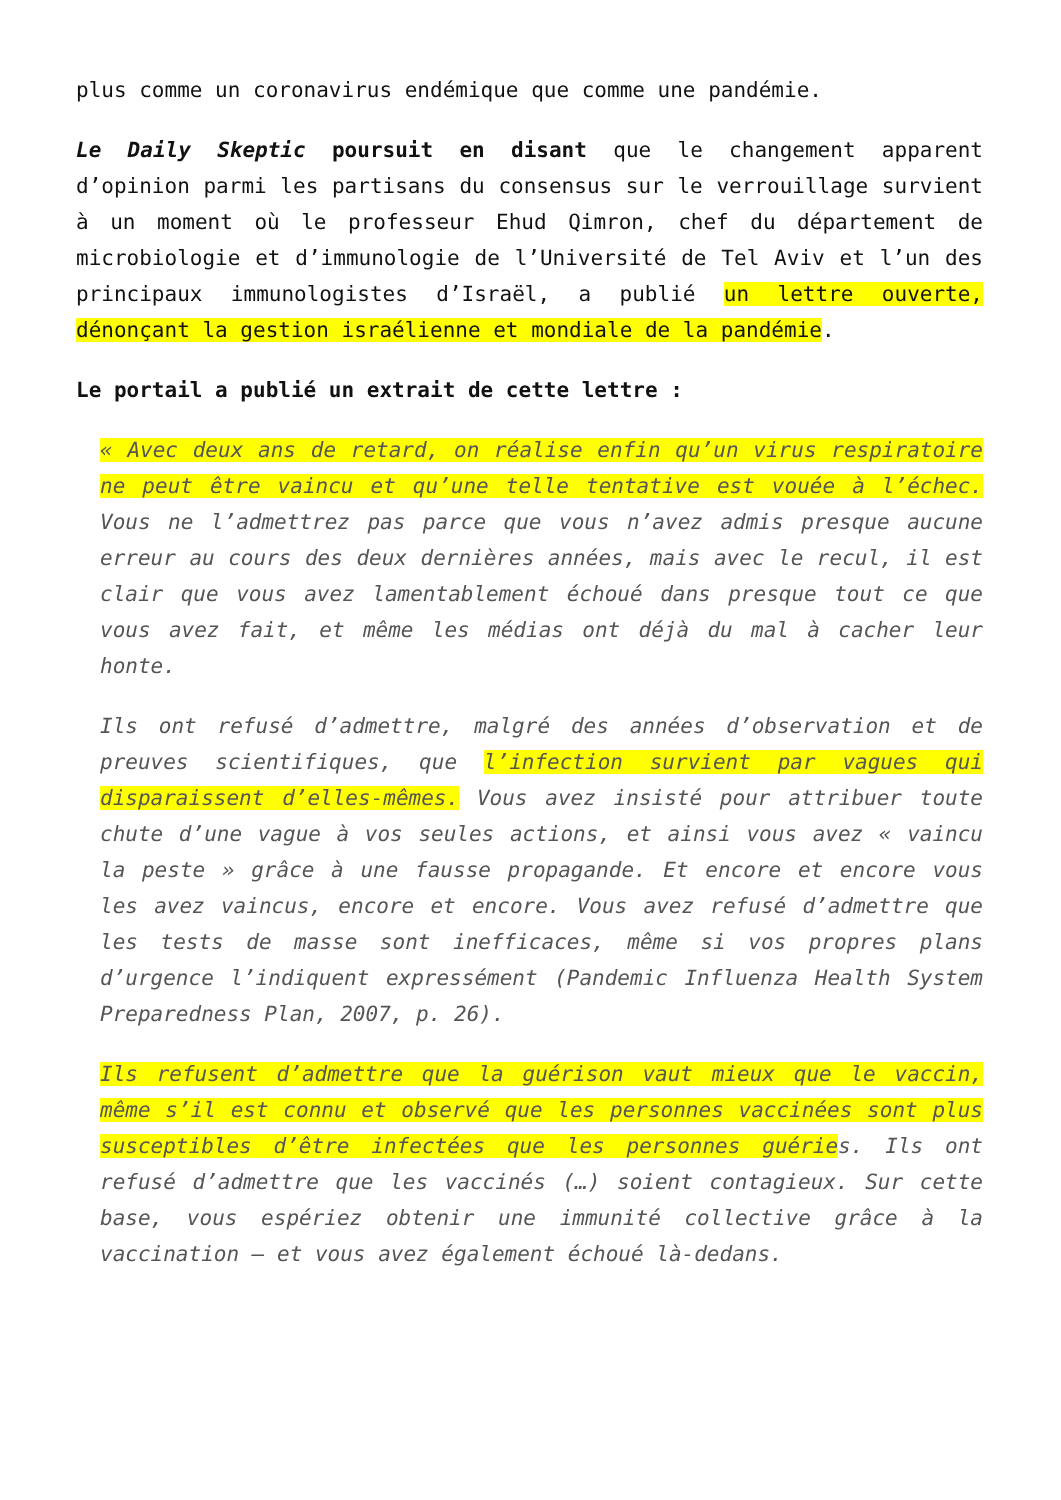plus comme un coronavirus endémique que comme une pandémie.
Le Daily Skeptic poursuit en disant que le changement apparent d’opinion parmi les partisans du consensus sur le verrouillage survient à un moment où le professeur Ehud Qimron, chef du département de microbiologie et d’immunologie de l’Université de Tel Aviv et l’un des principaux immunologistes d’Israël, a publié un lettre ouverte, dénonçant la gestion israélienne et mondiale de la pandémie.
Le portail a publié un extrait de cette lettre :
« Avec deux ans de retard, on réalise enfin qu’un virus respiratoire ne peut être vaincu et qu’une telle tentative est vouée à l’échec. Vous ne l’admettrez pas parce que vous n’avez admis presque aucune erreur au cours des deux dernières années, mais avec le recul, il est clair que vous avez lamentablement échoué dans presque tout ce que vous avez fait, et même les médias ont déjà du mal à cacher leur honte.
Ils ont refusé d’admettre, malgré des années d’observation et de preuves scientifiques, que l’infection survient par vagues qui disparaissent d’elles-mêmes. Vous avez insisté pour attribuer toute chute d’une vague à vos seules actions, et ainsi vous avez « vaincu la peste » grâce à une fausse propagande. Et encore et encore vous les avez vaincus, encore et encore. Vous avez refusé d’admettre que les tests de masse sont inefficaces, même si vos propres plans d’urgence l’indiquent expressément (Pandemic Influenza Health System Preparedness Plan, 2007, p. 26).
Ils refusent d’admettre que la guérison vaut mieux que le vaccin, même s’il est connu et observé que les personnes vaccinées sont plus susceptibles d’être infectées que les personnes guéries. Ils ont refusé d’admettre que les vaccinés (…) soient contagieux. Sur cette base, vous espériez obtenir une immunité collective grâce à la vaccination – et vous avez également échoué là-dedans.